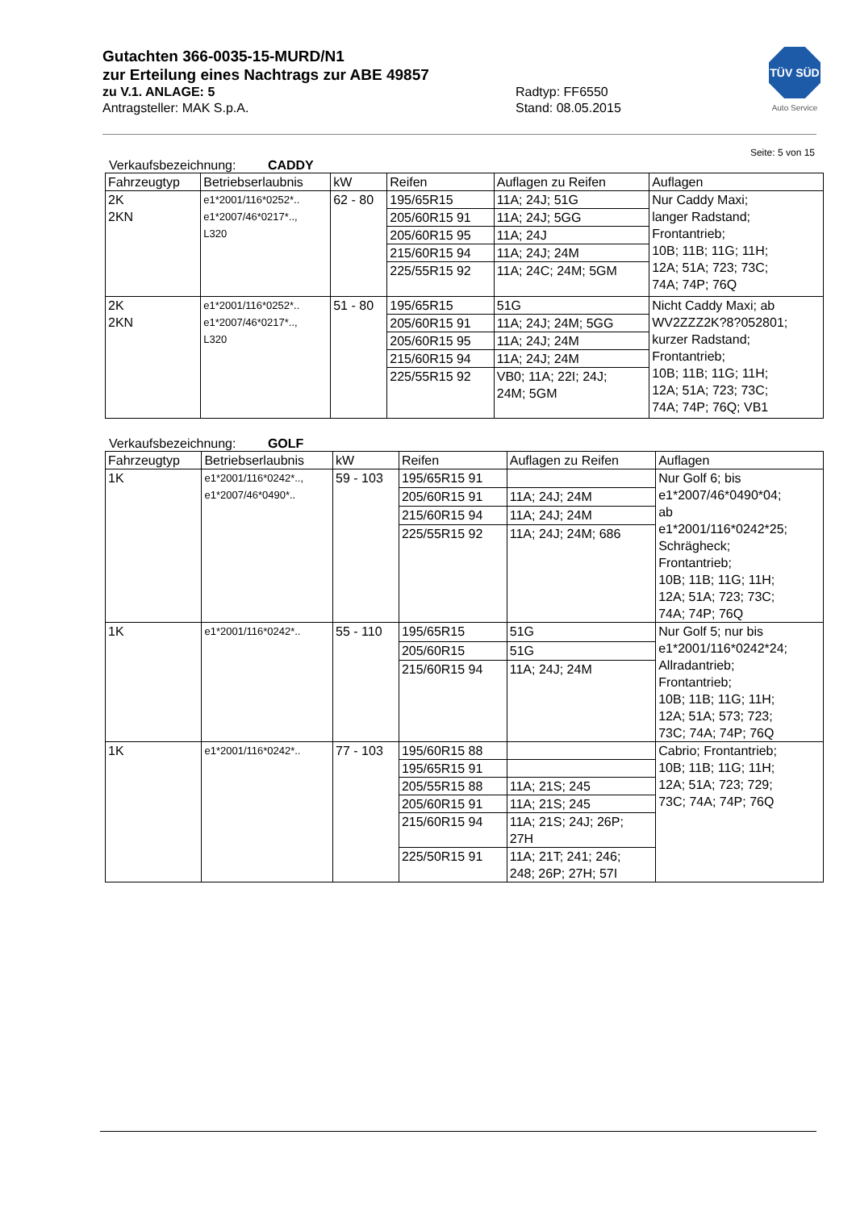Gutachten 366-0035-15-MURD/N1
zur Erteilung eines Nachtrags zur ABE 49857
zu V.1. ANLAGE: 5 Radtyp: FF6550
Antragsteller: MAK S.p.A. Stand: 08.05.2015
TÜV SÜD
Auto Service
Seite: 5 von 15
Verkaufsbezeichnung: CADDY
| Fahrzeugtyp | Betriebserlaubnis | kW | Reifen | Auflagen zu Reifen | Auflagen |
| --- | --- | --- | --- | --- | --- |
| 2K 2KN | e1*2001/116*0252*.. e1*2007/46*0217*.., L320 | 62 - 80 | 195/65R15 | 11A; 24J; 51G | Nur Caddy Maxi; langer Radstand; Frontantrieb; 10B; 11B; 11G; 11H; 12A; 51A; 723; 73C; 74A; 74P; 76Q |
| | | | 205/60R15 91 | 11A; 24J; 5GG | |
| | | | 205/60R15 95 | 11A; 24J | |
| | | | 215/60R15 94 | 11A; 24J; 24M | |
| | | | 225/55R15 92 | 11A; 24C; 24M; 5GM | |
| 2K 2KN | e1*2001/116*0252*.. e1*2007/46*0217*.., L320 | 51 - 80 | 195/65R15 | 51G | Nicht Caddy Maxi; ab WV2ZZZ2K?8?052801; kurzer Radstand; Frontantrieb; 10B; 11B; 11G; 11H; 12A; 51A; 723; 73C; 74A; 74P; 76Q; VB1 |
| | | | 205/60R15 91 | 11A; 24J; 24M; 5GG | |
| | | | 205/60R15 95 | 11A; 24J; 24M | |
| | | | 215/60R15 94 | 11A; 24J; 24M | |
| | | | 225/55R15 92 | VB0; 11A; 22I; 24J; 24M; 5GM | |
Verkaufsbezeichnung: GOLF
| Fahrzeugtyp | Betriebserlaubnis | kW | Reifen | Auflagen zu Reifen | Auflagen |
| --- | --- | --- | --- | --- | --- |
| 1K | e1*2001/116*0242*.., e1*2007/46*0490*.. | 59 - 103 | 195/65R15 91 | | Nur Golf 6; bis e1*2007/46*0490*04; ab e1*2001/116*0242*25; Schrägheck; Frontantrieb; 10B; 11B; 11G; 11H; 12A; 51A; 723; 73C; 74A; 74P; 76Q |
| | | | 205/60R15 91 | 11A; 24J; 24M | |
| | | | 215/60R15 94 | 11A; 24J; 24M | |
| | | | 225/55R15 92 | 11A; 24J; 24M; 686 | |
| 1K | e1*2001/116*0242*.. | 55 - 110 | 195/65R15 | 51G | Nur Golf 5; nur bis e1*2001/116*0242*24; Allradantrieb; Frontantrieb; 10B; 11B; 11G; 11H; 12A; 51A; 573; 723; 73C; 74A; 74P; 76Q |
| | | | 205/60R15 | 51G | |
| | | | 215/60R15 94 | 11A; 24J; 24M | |
| 1K | e1*2001/116*0242*.. | 77 - 103 | 195/60R15 88 | | Cabrio; Frontantrieb; 10B; 11B; 11G; 11H; 12A; 51A; 723; 729; 73C; 74A; 74P; 76Q |
| | | | 195/65R15 91 | | |
| | | | 205/55R15 88 | 11A; 21S; 245 | |
| | | | 205/60R15 91 | 11A; 21S; 245 | |
| | | | 215/60R15 94 | 11A; 21S; 24J; 26P; 27H | |
| | | | 225/50R15 91 | 11A; 21T; 241; 246; 248; 26P; 27H; 57I | |